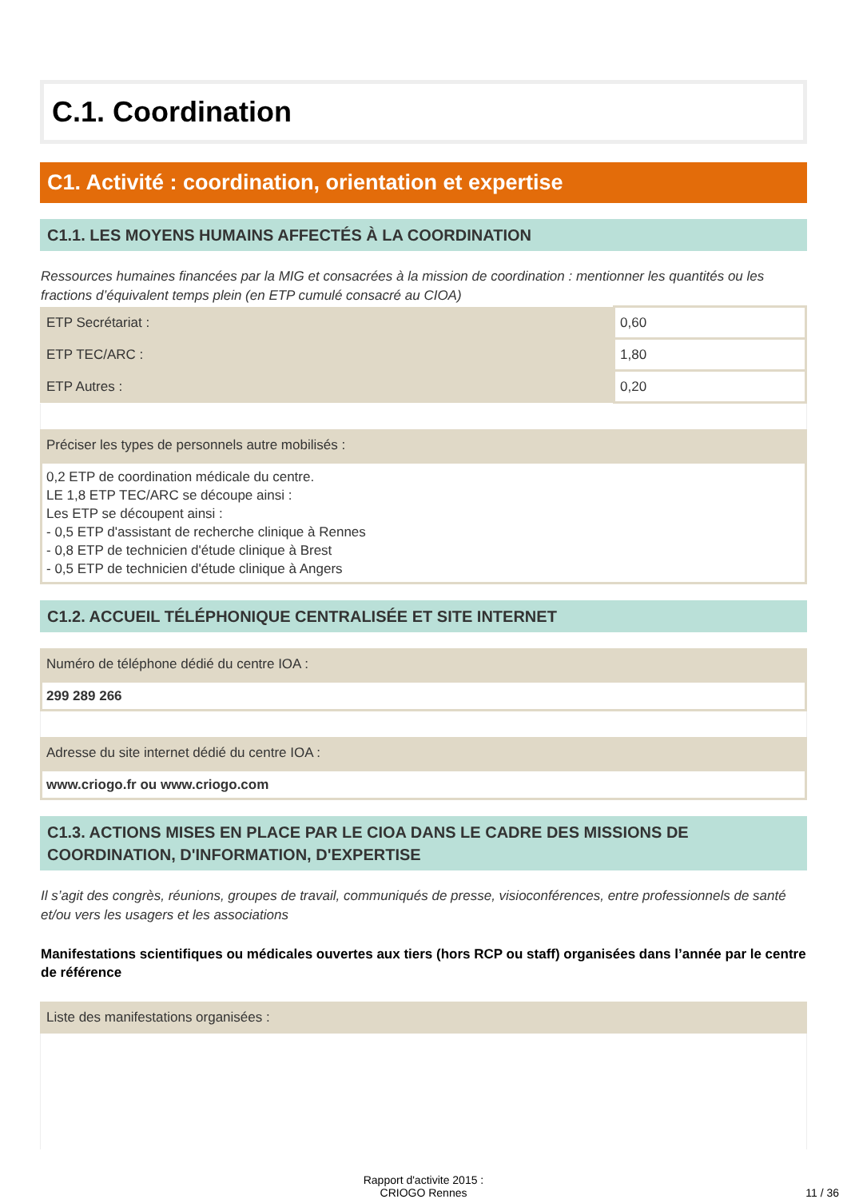C.1. Coordination
C1. Activité : coordination, orientation et expertise
C1.1. LES MOYENS HUMAINS AFFECTÉS À LA COORDINATION
Ressources humaines financées par la MIG et consacrées à la mission de coordination : mentionner les quantités ou les fractions d’équivalent temps plein (en ETP cumulé consacré au CIOA)
| ETP Secrétariat : | 0,60 |
| ETP TEC/ARC : | 1,80 |
| ETP Autres : | 0,20 |
Préciser les types de personnels autre mobilisés :
0,2 ETP de coordination médicale du centre.
LE 1,8 ETP TEC/ARC se découpe ainsi :
Les ETP se découpent ainsi :
- 0,5 ETP d'assistant de recherche clinique à Rennes
- 0,8 ETP de technicien d'étude clinique à Brest
- 0,5 ETP de technicien d'étude clinique à Angers
C1.2. ACCUEIL TÉLÉPHONIQUE CENTRALISÉE ET SITE INTERNET
Numéro de téléphone dédié du centre IOA :
299 289 266
Adresse du site internet dédié du centre IOA :
www.criogo.fr ou www.criogo.com
C1.3. ACTIONS MISES EN PLACE PAR LE CIOA DANS LE CADRE DES MISSIONS DE COORDINATION, D'INFORMATION, D'EXPERTISE
Il s’agit des congrès, réunions, groupes de travail, communiqués de presse, visioconférences, entre professionnels de santé et/ou vers les usagers et les associations
Manifestations scientifiques ou médicales ouvertes aux tiers (hors RCP ou staff) organisées dans l’année par le centre de référence
Liste des manifestations organisées :
Rapport d'activite 2015 :
CRIOGO Rennes
11 / 36